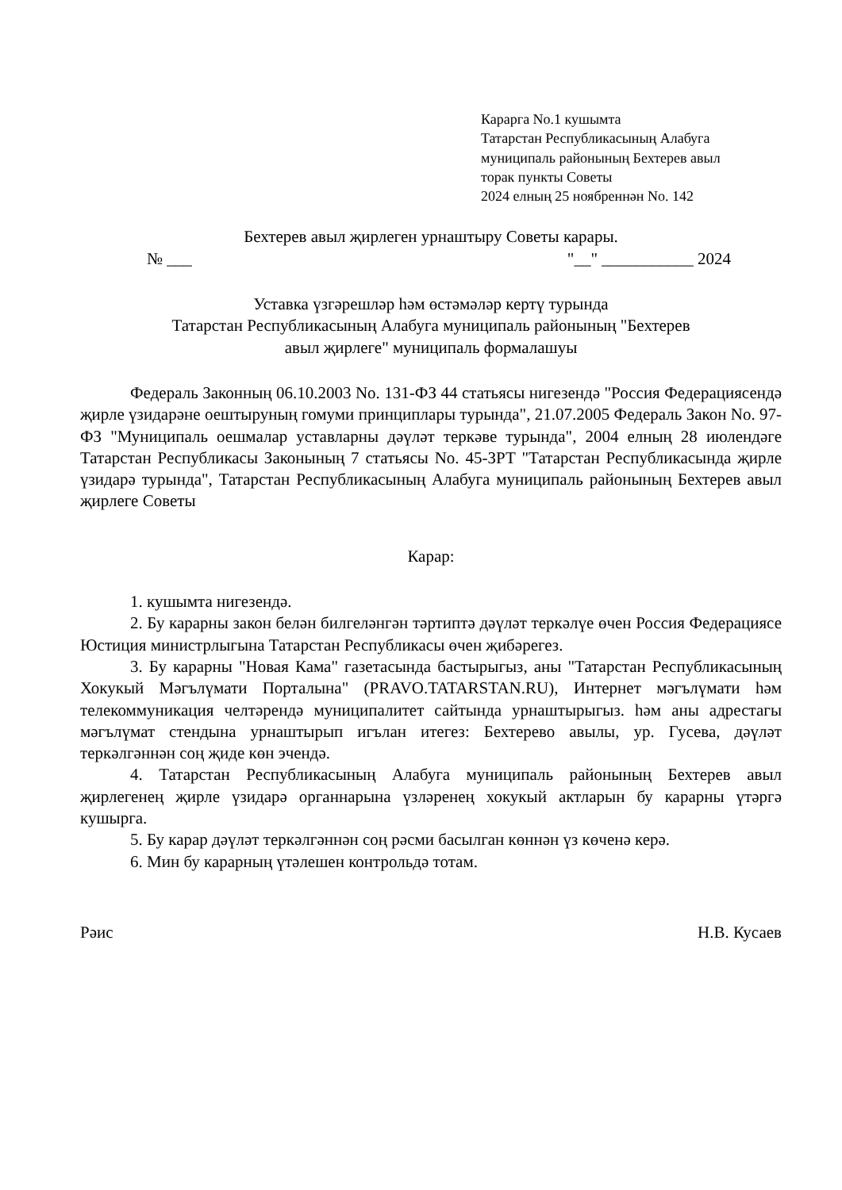Каpарга No.1 кушымта
Татарстан Республикасының Алабуга
муниципаль районының Бехтерев авыл
торак пункты Советы
2024 елның 25 ноябреннән No. 142
Бехтерев авыл җирлеген урнаштыру Советы карары.
№ ___ "__" ___________ 2024
Уставка үзгәрешләр һәм өстәмәләр кертү турында
Татарстан Республикасының Алабуга муниципаль районының "Бехтерев
авыл җирлеге" муниципаль формалашуы
Федераль Законның 06.10.2003 No. 131-ФЗ 44 статьясы нигезендә "Россия Федерациясендә җирле үзидарәне оештыруның гомуми принциплары турында", 21.07.2005 Федераль Закон No. 97-ФЗ "Муниципаль оешмалар уставларны дәүләт теркәве турында", 2004 елның 28 июлендәге Татарстан Республикасы Законының 7 статьясы No. 45-ЗРТ "Татарстан Республикасында җирле үзидарә турында", Татарстан Республикасының Алабуга муниципаль районының Бехтерев авыл җирлеге Советы
Карар:
1. кушымта нигезендә.
2. Бу карарны закон белән билгеләнгән тәртиптә дәүләт теркәлүе өчен Россия Федерациясе Юстиция министрлыгына Татарстан Республикасы өчен җибәрегез.
3. Бу карарны "Новая Кама" газетасында бастырыгыз, аны "Татарстан Республикасының Хокукый Мәгълүмати Порталына" (PRAVO.TATARSTAN.RU), Интернет мәгълүмати һәм телекоммуникация челтәрендә муниципалитет сайтында урнаштырыгыз. һәм аны адрестагы мәгълүмат стендына урнаштырып игълан итегез: Бехтерево авылы, ур. Гусева, дәүләт теркәлгәннән соң җиде көн эчендә.
4. Татарстан Республикасының Алабуга муниципаль районының Бехтерев авыл җирлегенең җирле үзидарә органнарына үзләренең хокукый актларын бу карарны үтәргә кушырга.
5. Бу карар дәүләт теркәлгәннән соң рәсми басылган көннән үз көченә керә.
6. Мин бу карарның үтәлешен контрольдә тотам.
Рәис Н.В. Кусаев